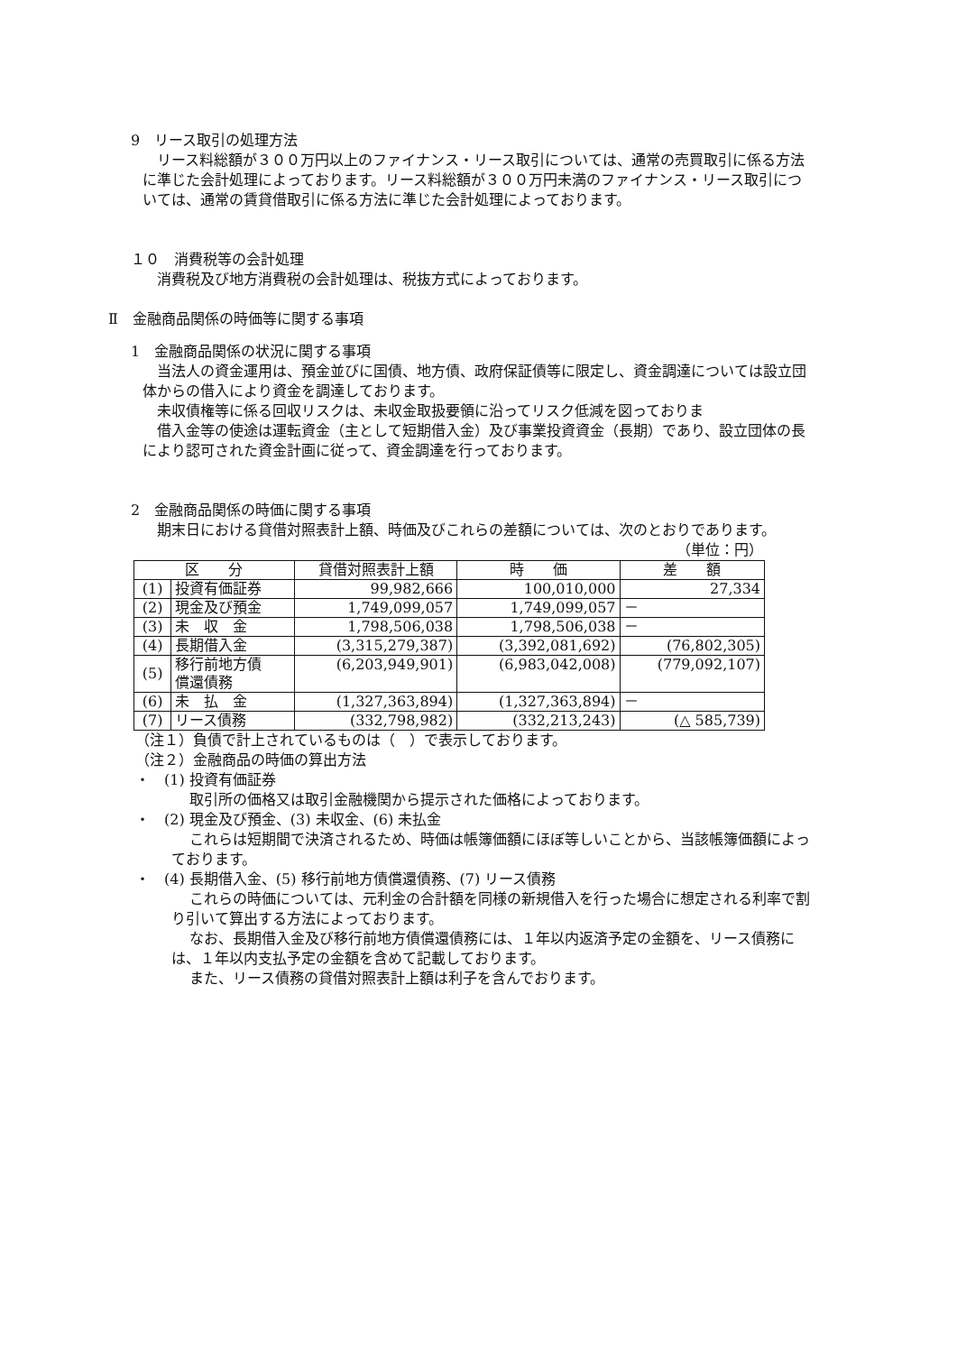9　リース取引の処理方法
リース料総額が３００万円以上のファイナンス・リース取引については、通常の売買取引に係る方法に準じた会計処理によっております。リース料総額が３００万円未満のファイナンス・リース取引については、通常の賃貸借取引に係る方法に準じた会計処理によっております。
１０　消費税等の会計処理
消費税及び地方消費税の会計処理は、税抜方式によっております。
Ⅱ　金融商品関係の時価等に関する事項
1　金融商品関係の状況に関する事項
当法人の資金運用は、預金並びに国債、地方債、政府保証債等に限定し、資金調達については設立団体からの借入により資金を調達しております。
未収債権等に係る回収リスクは、未収金取扱要領に沿ってリスク低減を図っておりま
借入金等の使途は運転資金（主として短期借入金）及び事業投資資金（長期）であり、設立団体の長により認可された資金計画に従って、資金調達を行っております。
2　金融商品関係の時価に関する事項
期末日における貸借対照表計上額、時価及びこれらの差額については、次のとおりであります。
（単位：円）
| 区 分 | | 貸借対照表計上額 | 時 価 | 差 額 |
| --- | --- | --- | --- | --- |
| (1) | 投資有価証券 | 99,982,666 | 100,010,000 | 27,334 |
| (2) | 現金及び預金 | 1,749,099,057 | 1,749,099,057 | － |
| (3) | 未 収 金 | 1,798,506,038 | 1,798,506,038 | － |
| (4) | 長期借入金 | (3,315,279,387) | (3,392,081,692) | (76,802,305) |
| (5) | 移行前地方債 償還債務 | (6,203,949,901) | (6,983,042,008) | (779,092,107) |
| (6) | 未 払 金 | (1,327,363,894) | (1,327,363,894) | － |
| (7) | リース債務 | (332,798,982) | (332,213,243) | (△ 585,739) |
（注１）負債で計上されているものは（　）で表示しております。
（注２）金融商品の時価の算出方法
・　(1) 投資有価証券
取引所の価格又は取引金融機関から提示された価格によっております。
・　(2) 現金及び預金、(3) 未収金、(6) 未払金
これらは短期間で決済されるため、時価は帳簿価額にほぼ等しいことから、当該帳簿価額によっております。
・　(4) 長期借入金、(5) 移行前地方債償還債務、(7) リース債務
これらの時価については、元利金の合計額を同様の新規借入を行った場合に想定される利率で割り引いて算出する方法によっております。
なお、長期借入金及び移行前地方債償還債務には、１年以内返済予定の金額を、リース債務には、１年以内支払予定の金額を含めて記載しております。
また、リース債務の貸借対照表計上額は利子を含んでおります。